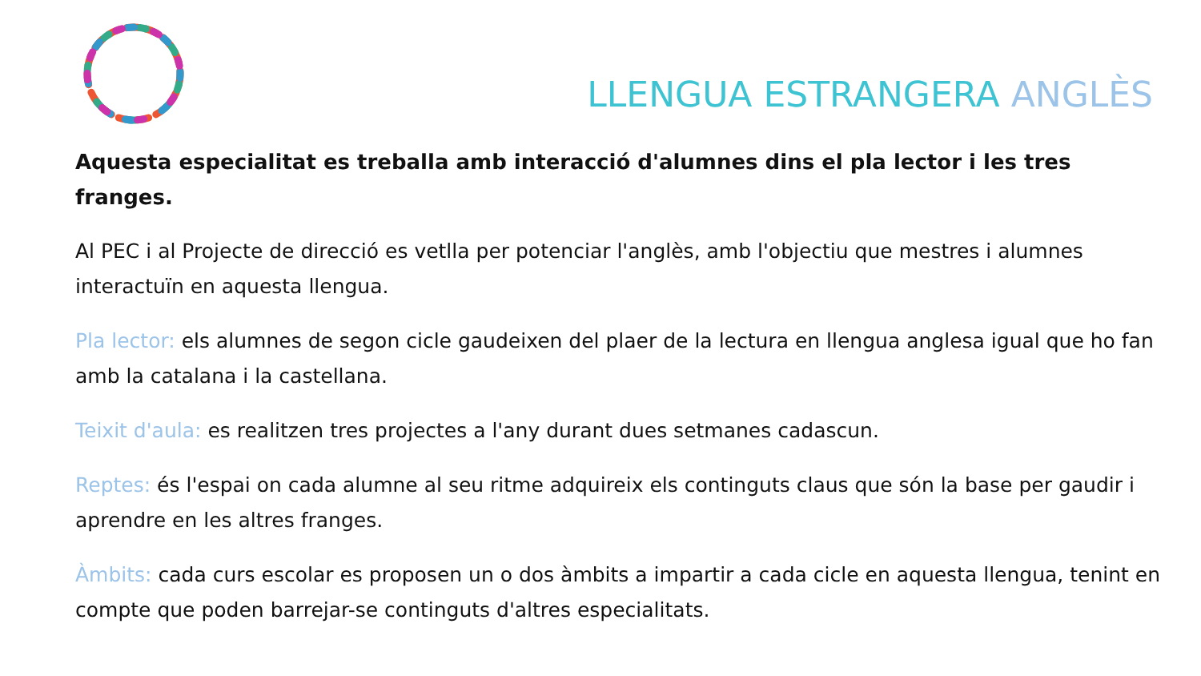LLENGUA ESTRANGERA ANGLÈS
Aquesta especialitat es treballa amb interacció d'alumnes dins el pla lector i les tres franges.
Al PEC i al Projecte de direcció es vetlla per potenciar l'anglès, amb l'objectiu que mestres i alumnes interactuïn en aquesta llengua.
Pla lector: els alumnes de segon cicle gaudeixen del plaer de la lectura en llengua anglesa igual que ho fan amb la catalana i la castellana.
Teixit d'aula: es realitzen tres projectes a l'any durant dues setmanes cadascun.
Reptes: és l'espai on cada alumne al seu ritme adquireix els continguts claus que són la base per gaudir i aprendre en les altres franges.
Àmbits: cada curs escolar es proposen un o dos àmbits a impartir a cada cicle en aquesta llengua, tenint en compte que poden barrejar-se continguts d'altres especialitats.